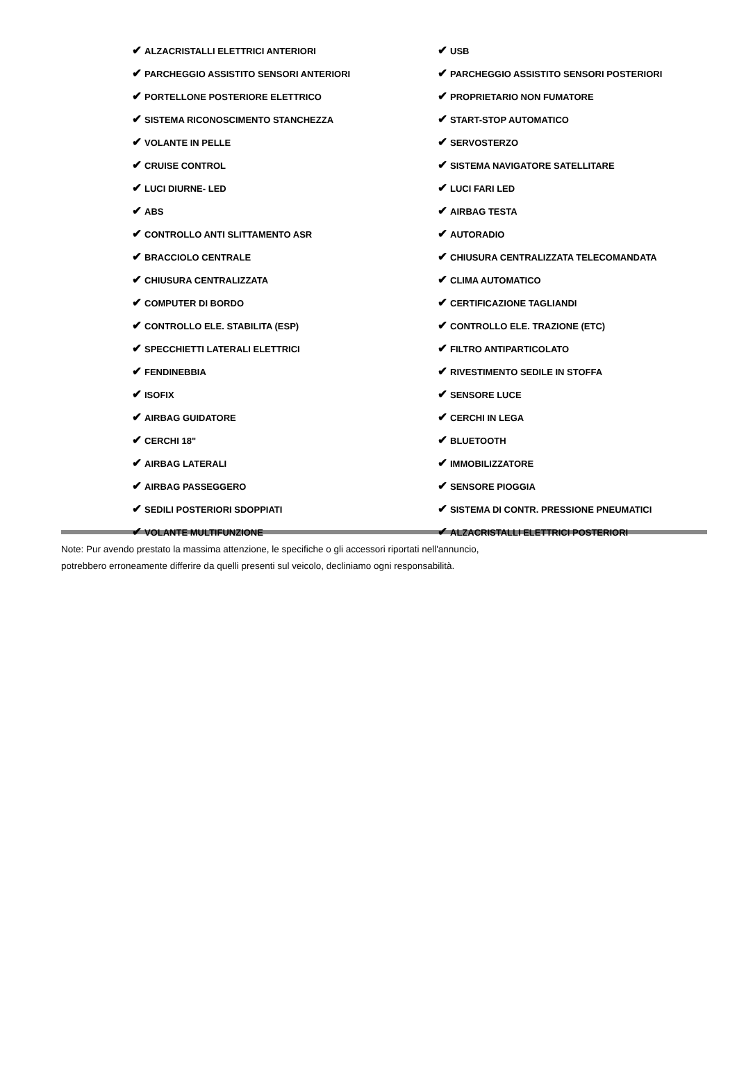| ✔ ALZACRISTALLI ELETTRICI ANTERIORI | ✔ USB |
| ✔ PARCHEGGIO ASSISTITO SENSORI ANTERIORI | ✔ PARCHEGGIO ASSISTITO SENSORI POSTERIORI |
| ✔ PORTELLONE POSTERIORE ELETTRICO | ✔ PROPRIETARIO NON FUMATORE |
| ✔ SISTEMA RICONOSCIMENTO STANCHEZZA | ✔ START-STOP AUTOMATICO |
| ✔ VOLANTE IN PELLE | ✔ SERVOSTERZO |
| ✔ CRUISE CONTROL | ✔ SISTEMA NAVIGATORE SATELLITARE |
| ✔ LUCI DIURNE- LED | ✔ LUCI FARI LED |
| ✔ ABS | ✔ AIRBAG TESTA |
| ✔ CONTROLLO ANTI SLITTAMENTO ASR | ✔ AUTORADIO |
| ✔ BRACCIOLO CENTRALE | ✔ CHIUSURA CENTRALIZZATA TELECOMANDATA |
| ✔ CHIUSURA CENTRALIZZATA | ✔ CLIMA AUTOMATICO |
| ✔ COMPUTER DI BORDO | ✔ CERTIFICAZIONE TAGLIANDI |
| ✔ CONTROLLO ELE. STABILITA (ESP) | ✔ CONTROLLO ELE. TRAZIONE (ETC) |
| ✔ SPECCHIETTI LATERALI ELETTRICI | ✔ FILTRO ANTIPARTICOLATO |
| ✔ FENDINEBBIA | ✔ RIVESTIMENTO SEDILE IN STOFFA |
| ✔ ISOFIX | ✔ SENSORE LUCE |
| ✔ AIRBAG GUIDATORE | ✔ CERCHI IN LEGA |
| ✔ CERCHI 18" | ✔ BLUETOOTH |
| ✔ AIRBAG LATERALI | ✔ IMMOBILIZZATORE |
| ✔ AIRBAG PASSEGGERO | ✔ SENSORE PIOGGIA |
| ✔ SEDILI POSTERIORI SDOPPIATI | ✔ SISTEMA DI CONTR. PRESSIONE PNEUMATICI |
| ✔ VOLANTE MULTIFUNZIONE | ✔ ALZACRISTALLI ELETTRICI POSTERIORI |
Note: Pur avendo prestato la massima attenzione, le specifiche o gli accessori riportati nell'annuncio,
potrebbero erroneamente differire da quelli presenti sul veicolo, decliniamo ogni responsabilità.